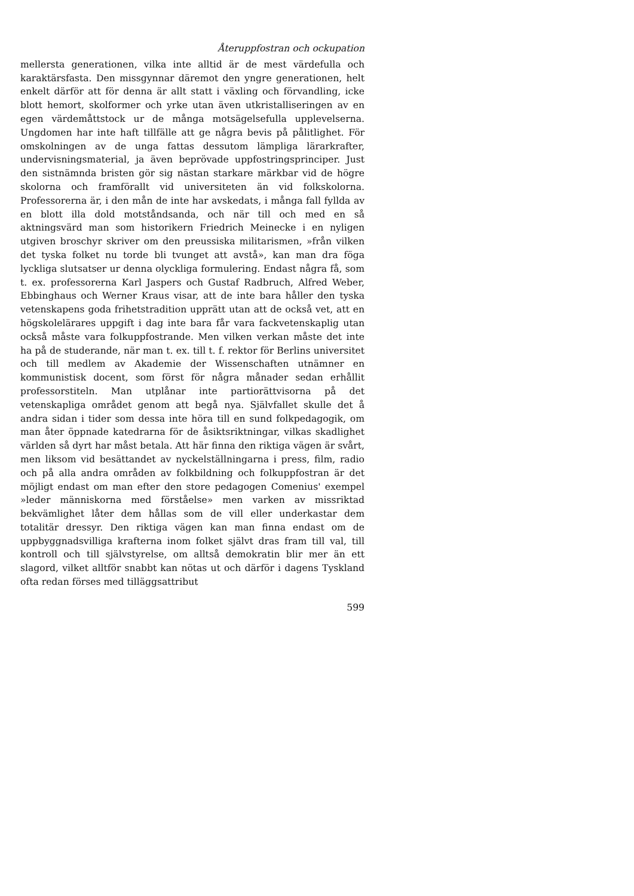Återuppfostran och ockupation
mellersta generationen, vilka inte alltid är de mest värdefulla och karaktärsfasta. Den missgynnar däremot den yngre generationen, helt enkelt därför att för denna är allt statt i växling och förvandling, icke blott hemort, skolformer och yrke utan även utkristalliseringen av en egen värdemåttstock ur de många motsägelsefulla upplevelserna. Ungdomen har inte haft tillfälle att ge några bevis på pålitlighet. För omskolningen av de unga fattas dessutom lämpliga lärarkrafter, undervisningsmaterial, ja även beprövade uppfostringsprinciper. Just den sistnämnda bristen gör sig nästan starkare märkbar vid de högre skolorna och framförallt vid universiteten än vid folkskolorna. Professorerna är, i den mån de inte har avskedats, i många fall fyllda av en blott illa dold motståndsanda, och när till och med en så aktningsvärd man som historikern Friedrich Meinecke i en nyligen utgiven broschyr skriver om den preussiska militarismen, »från vilken det tyska folket nu torde bli tvunget att avstå», kan man dra föga lyckliga slutsatser ur denna olyckliga formulering. Endast några få, som t. ex. professorerna Karl Jaspers och Gustaf Radbruch, Alfred Weber, Ebbinghaus och Werner Kraus visar, att de inte bara håller den tyska vetenskapens goda frihetstradition upprätt utan att de också vet, att en högskolelärares uppgift i dag inte bara får vara fackvetenskaplig utan också måste vara folkuppfostrande. Men vilken verkan måste det inte ha på de studerande, när man t. ex. till t. f. rektor för Berlins universitet och till medlem av Akademie der Wissenschaften utnämner en kommunistisk docent, som först för några månader sedan erhållit professorstiteln. Man utplånar inte partiorättvisorna på det vetenskapliga området genom att begå nya. Självfallet skulle det å andra sidan i tider som dessa inte höra till en sund folkpedagogik, om man åter öppnade katedrarna för de åsiktsriktningar, vilkas skadlighet världen så dyrt har måst betala. Att här finna den riktiga vägen är svårt, men liksom vid besättandet av nyckelställningarna i press, film, radio och på alla andra områden av folkbildning och folkuppfostran är det möjligt endast om man efter den store pedagogen Comenius' exempel »leder människorna med förståelse» men varken av missriktad bekvämlighet låter dem hållas som de vill eller underkastar dem totalitär dressyr. Den riktiga vägen kan man finna endast om de uppbyggnadsvilliga krafterna inom folket självt dras fram till val, till kontroll och till självstyrelse, om alltså demokratin blir mer än ett slagord, vilket alltför snabbt kan nötas ut och därför i dagens Tyskland ofta redan förses med tilläggsattribut
599